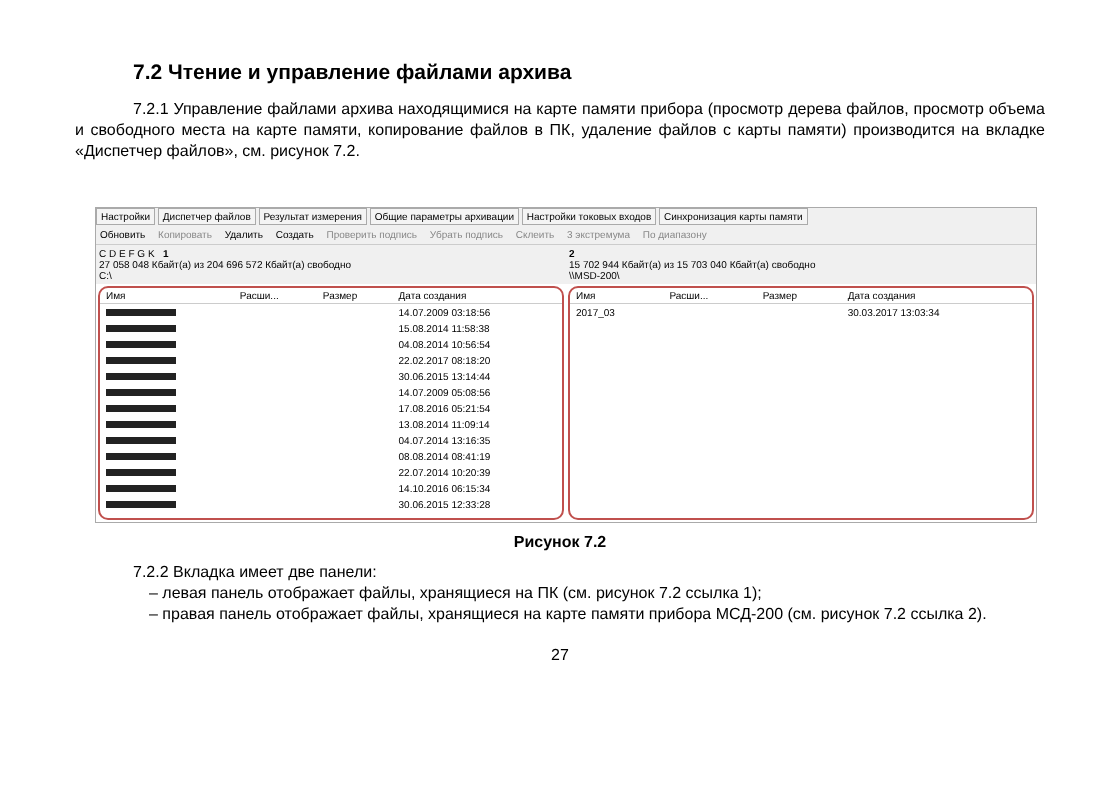7.2 Чтение и управление файлами архива
7.2.1 Управление файлами архива находящимися на карте памяти прибора (просмотр дерева файлов, просмотр объема и свободного места на карте памяти, копирование файлов в ПК, удаление файлов с карты памяти) производится на вкладке «Диспетчер файлов», см. рисунок 7.2.
Настройки Диспетчер файлов Результат измерения Общие параметры архивации Настройки токовых входов Синхронизация карты памяти
Обновить Копировать Удалить Создать Проверить подпись Убрать подпись Склеить 3 экстремума По диапазону
C D E F G K 1
27 058 048 Кбайт(а) из 204 696 572 Кбайт(а) свободно
C:\
2
15 702 944 Кбайт(а) из 15 703 040 Кбайт(а) свободно
\\MSD-200\
| Имя | Расши... | Размер | Дата создания |
| --- | --- | --- | --- |
| | | | 14.07.2009 03:18:56 |
| | | | 15.08.2014 11:58:38 |
| | | | 04.08.2014 10:56:54 |
| | | | 22.02.2017 08:18:20 |
| | | | 30.06.2015 13:14:44 |
| | | | 14.07.2009 05:08:56 |
| | | | 17.08.2016 05:21:54 |
| | | | 13.08.2014 11:09:14 |
| | | | 04.07.2014 13:16:35 |
| | | | 08.08.2014 08:41:19 |
| | | | 22.07.2014 10:20:39 |
| | | | 14.10.2016 06:15:34 |
| | | | 30.06.2015 12:33:28 |
| Имя | Расши... | Размер | Дата создания |
| --- | --- | --- | --- |
| 2017_03 | | | 30.03.2017 13:03:34 |
Рисунок 7.2
7.2.2 Вкладка имеет две панели:
– левая панель отображает файлы, хранящиеся на ПК (см. рисунок 7.2 ссылка 1);
– правая панель отображает файлы, хранящиеся на карте памяти прибора МСД-200 (см. рисунок 7.2 ссылка 2).
27